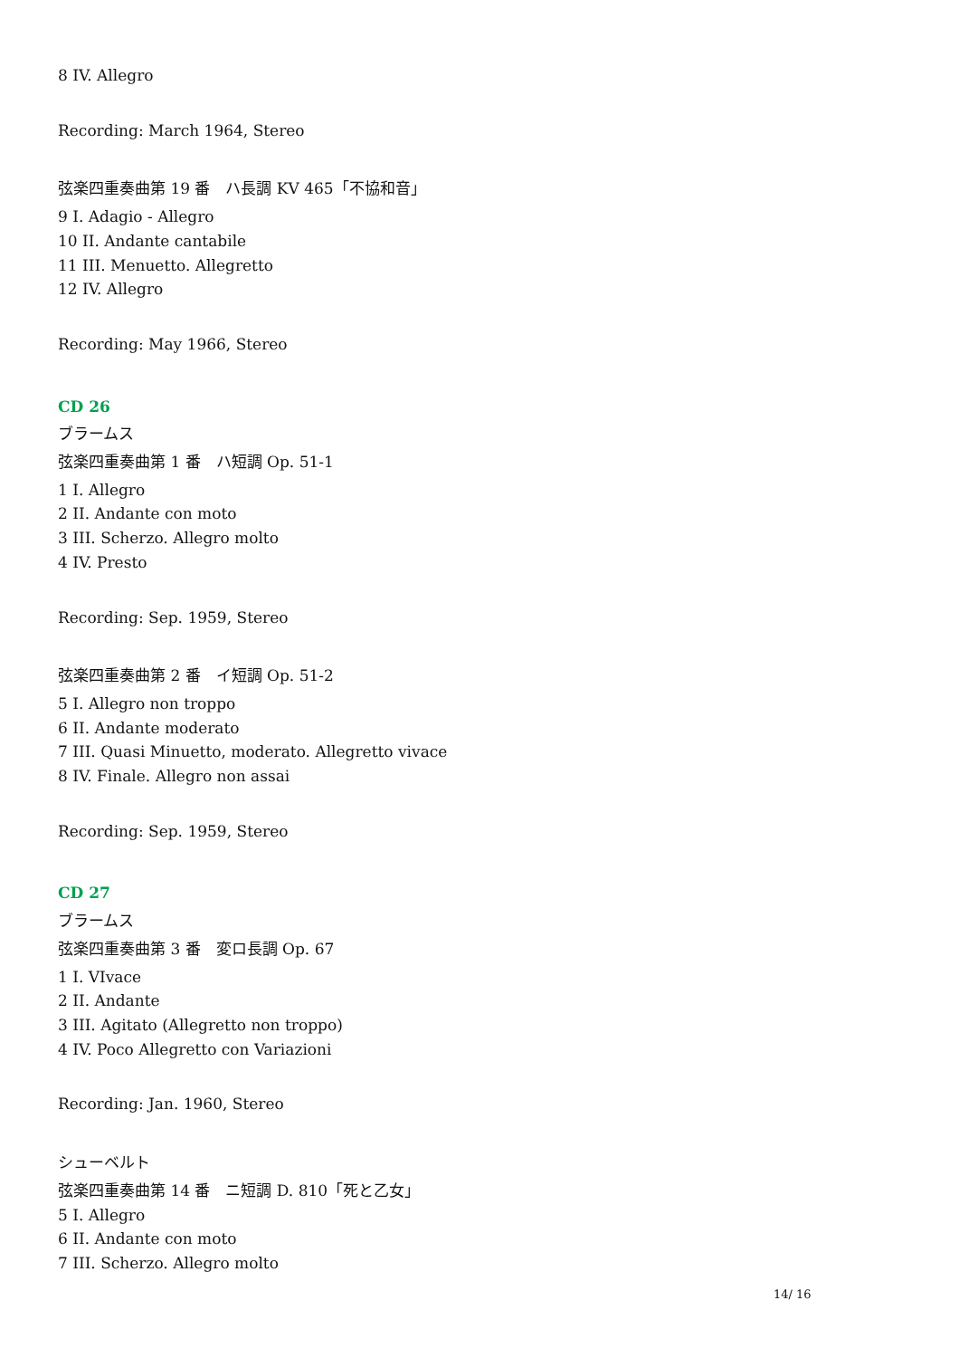8 IV. Allegro
Recording: March 1964, Stereo
弦楽四重奏曲第 19 番　ハ長調 KV 465「不協和音」
9 I. Adagio - Allegro
10 II. Andante cantabile
11 III. Menuetto. Allegretto
12 IV. Allegro
Recording: May 1966, Stereo
CD 26
ブラームス
弦楽四重奏曲第 1 番　ハ短調 Op. 51-1
1 I. Allegro
2 II. Andante con moto
3 III. Scherzo. Allegro molto
4 IV. Presto
Recording: Sep. 1959, Stereo
弦楽四重奏曲第 2 番　イ短調 Op. 51-2
5 I. Allegro non troppo
6 II. Andante moderato
7 III. Quasi Minuetto, moderato. Allegretto vivace
8 IV. Finale. Allegro non assai
Recording: Sep. 1959, Stereo
CD 27
ブラームス
弦楽四重奏曲第 3 番　変ロ長調 Op. 67
1 I. VIvace
2 II. Andante
3 III. Agitato (Allegretto non troppo)
4 IV. Poco Allegretto con Variazioni
Recording: Jan. 1960, Stereo
シューベルト
弦楽四重奏曲第 14 番　ニ短調 D. 810「死と乙女」
5 I. Allegro
6 II. Andante con moto
7 III. Scherzo. Allegro molto
14/ 16